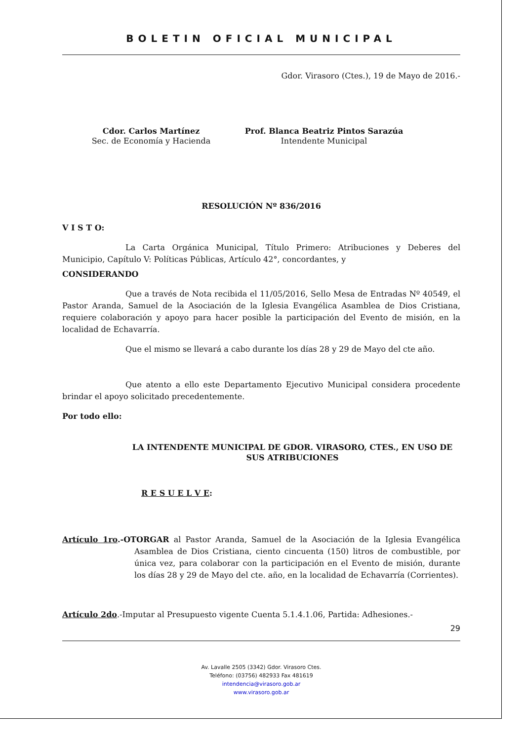BOLETIN OFICIAL MUNICIPAL
Gdor. Virasoro (Ctes.), 19 de Mayo de 2016.-
Cdor. Carlos Martínez
Sec. de Economía y Hacienda
Prof. Blanca Beatriz Pintos Sarazúa
Intendente Municipal
RESOLUCIÓN Nº 836/2016
V I S T O:
La Carta Orgánica Municipal, Título Primero: Atribuciones y Deberes del Municipio, Capítulo V: Políticas Públicas, Artículo 42°, concordantes, y
CONSIDERANDO
Que a través de Nota recibida el 11/05/2016, Sello Mesa de Entradas Nº 40549, el Pastor Aranda, Samuel de la Asociación de la Iglesia Evangélica Asamblea de Dios Cristiana, requiere colaboración y apoyo para hacer posible la participación del Evento de misión, en la localidad de Echavarría.
Que el mismo se llevará a cabo durante los días 28 y 29 de Mayo del cte año.
Que atento a ello este Departamento Ejecutivo Municipal considera procedente brindar el apoyo solicitado precedentemente.
Por todo ello:
LA INTENDENTE MUNICIPAL DE GDOR. VIRASORO, CTES., EN USO DE SUS ATRIBUCIONES
R E S U E L V E:
Artículo 1ro.-OTORGAR al Pastor Aranda, Samuel de la Asociación de la Iglesia Evangélica Asamblea de Dios Cristiana, ciento cincuenta (150) litros de combustible, por única vez, para colaborar con la participación en el Evento de misión, durante los días 28 y 29 de Mayo del cte. año, en la localidad de Echavarría (Corrientes).
Artículo 2do.-Imputar al Presupuesto vigente Cuenta 5.1.4.1.06, Partida: Adhesiones.-
29
Av. Lavalle 2505 (3342) Gdor. Virasoro Ctes.
Teléfono: (03756) 482933 Fax 481619
intendencia@virasoro.gob.ar
www.virasoro.gob.ar